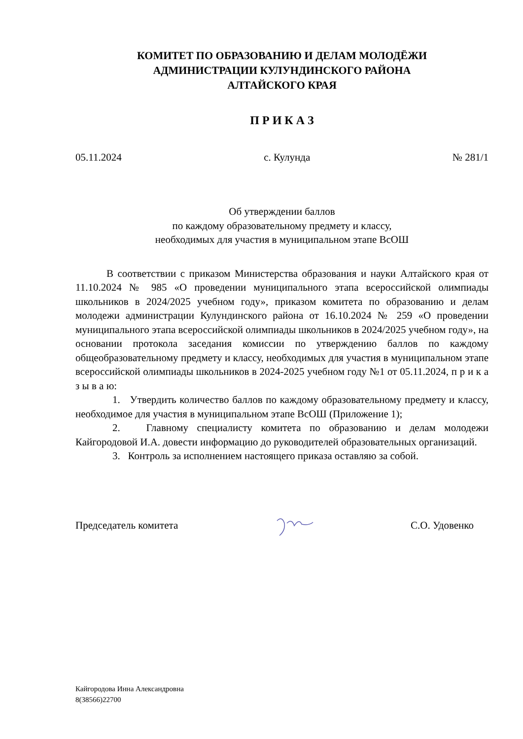КОМИТЕТ ПО ОБРАЗОВАНИЮ И ДЕЛАМ МОЛОДЁЖИ
АДМИНИСТРАЦИИ КУЛУНДИНСКОГО РАЙОНА
АЛТАЙСКОГО КРАЯ
П Р И К А З
05.11.2024 с. Кулунда № 281/1
Об утверждении баллов
по каждому образовательному предмету и классу,
необходимых для участия в муниципальном этапе ВсОШ
В соответствии с приказом Министерства образования и науки Алтайского края от 11.10.2024 № 985 «О проведении муниципального этапа всероссийской олимпиады школьников в 2024/2025 учебном году», приказом комитета по образованию и делам молодежи администрации Кулундинского района от 16.10.2024 № 259 «О проведении муниципального этапа всероссийской олимпиады школьников в 2024/2025 учебном году», на основании протокола заседания комиссии по утверждению баллов по каждому общеобразовательному предмету и классу, необходимых для участия в муниципальном этапе всероссийской олимпиады школьников в 2024-2025 учебном году №1 от 05.11.2024, п р и к а з ы в а ю:
1. Утвердить количество баллов по каждому образовательному предмету и классу, необходимое для участия в муниципальном этапе ВсОШ (Приложение 1);
2. Главному специалисту комитета по образованию и делам молодежи Кайгородовой И.А. довести информацию до руководителей образовательных организаций.
3. Контроль за исполнением настоящего приказа оставляю за собой.
Председатель комитета С.О. Удовенко
Кайгородова Инна Александровна
8(38566)22700